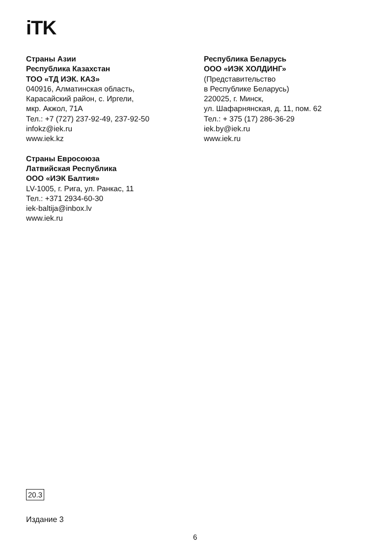iTK
Страны Азии
Республика Казахстан
ТОО «ТД ИЭК. КАЗ»
040916, Алматинская область,
Карасайский район, с. Иргели,
мкр. Акжол, 71А
Тел.: +7 (727) 237-92-49, 237-92-50
infokz@iek.ru
www.iek.kz
Страны Евросоюза
Латвийская Республика
ООО «ИЭК Балтия»
LV-1005, г. Рига, ул. Ранкас, 11
Тел.: +371 2934-60-30
iek-baltija@inbox.lv
www.iek.ru
Республика Беларусь
ООО «ИЭК ХОЛДИНГ»
(Представительство
в Республике Беларусь)
220025, г. Минск,
ул. Шафарнянская, д. 11, пом. 62
Тел.: + 375 (17) 286-36-29
iek.by@iek.ru
www.iek.ru
20.3
Издание 3
6